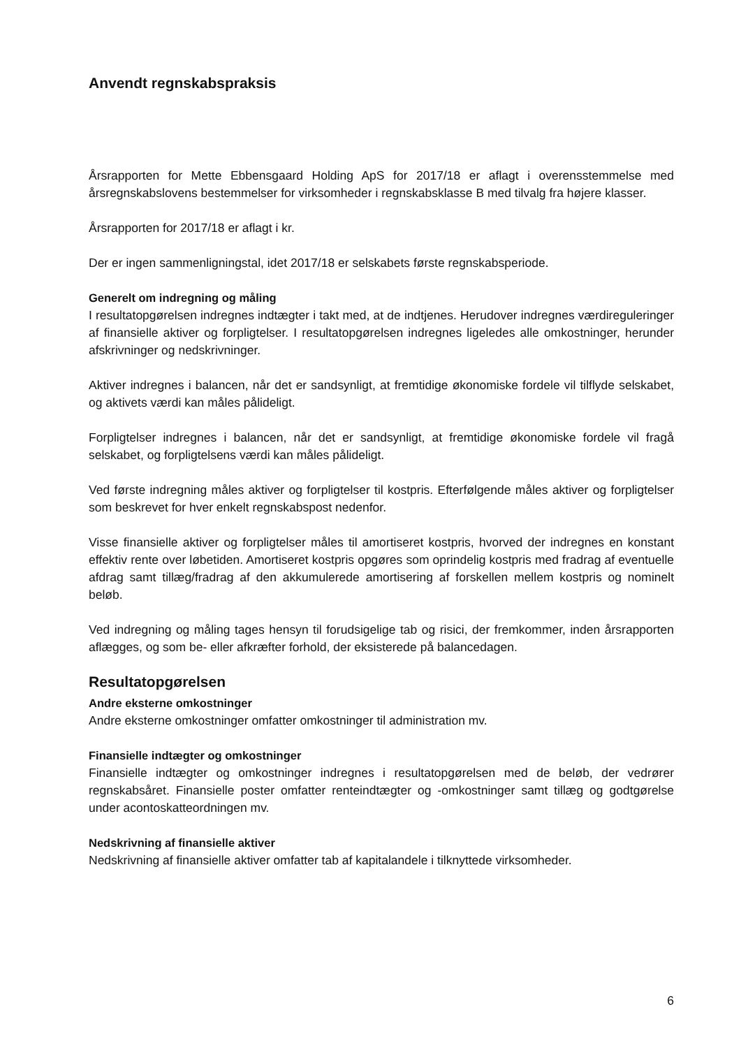Anvendt regnskabspraksis
Årsrapporten for Mette Ebbensgaard Holding ApS for 2017/18 er aflagt i overensstemmelse med årsregnskabslovens bestemmelser for virksomheder i regnskabsklasse B med tilvalg fra højere klasser.
Årsrapporten for 2017/18 er aflagt i kr.
Der er ingen sammenligningstal, idet 2017/18 er selskabets første regnskabsperiode.
Generelt om indregning og måling
I resultatopgørelsen indregnes indtægter i takt med, at de indtjenes. Herudover indregnes værdireguleringer af finansielle aktiver og forpligtelser. I resultatopgørelsen indregnes ligeledes alle omkostninger, herunder afskrivninger og nedskrivninger.
Aktiver indregnes i balancen, når det er sandsynligt, at fremtidige økonomiske fordele vil tilflyde selskabet, og aktivets værdi kan måles pålideligt.
Forpligtelser indregnes i balancen, når det er sandsynligt, at fremtidige økonomiske fordele vil fragå selskabet, og forpligtelsens værdi kan måles pålideligt.
Ved første indregning måles aktiver og forpligtelser til kostpris. Efterfølgende måles aktiver og forpligtelser som beskrevet for hver enkelt regnskabspost nedenfor.
Visse finansielle aktiver og forpligtelser måles til amortiseret kostpris, hvorved der indregnes en konstant effektiv rente over løbetiden. Amortiseret kostpris opgøres som oprindelig kostpris med fradrag af eventuelle afdrag samt tillæg/fradrag af den akkumulerede amortisering af forskellen mellem kostpris og nominelt beløb.
Ved indregning og måling tages hensyn til forudsigelige tab og risici, der fremkommer, inden årsrapporten aflægges, og som be- eller afkræfter forhold, der eksisterede på balancedagen.
Resultatopgørelsen
Andre eksterne omkostninger
Andre eksterne omkostninger omfatter omkostninger til administration mv.
Finansielle indtægter og omkostninger
Finansielle indtægter og omkostninger indregnes i resultatopgørelsen med de beløb, der vedrører regnskabsåret. Finansielle poster omfatter renteindtægter og -omkostninger samt tillæg og godtgørelse under acontoskatteordningen mv.
Nedskrivning af finansielle aktiver
Nedskrivning af finansielle aktiver omfatter tab af kapitalandele i tilknyttede virksomheder.
6